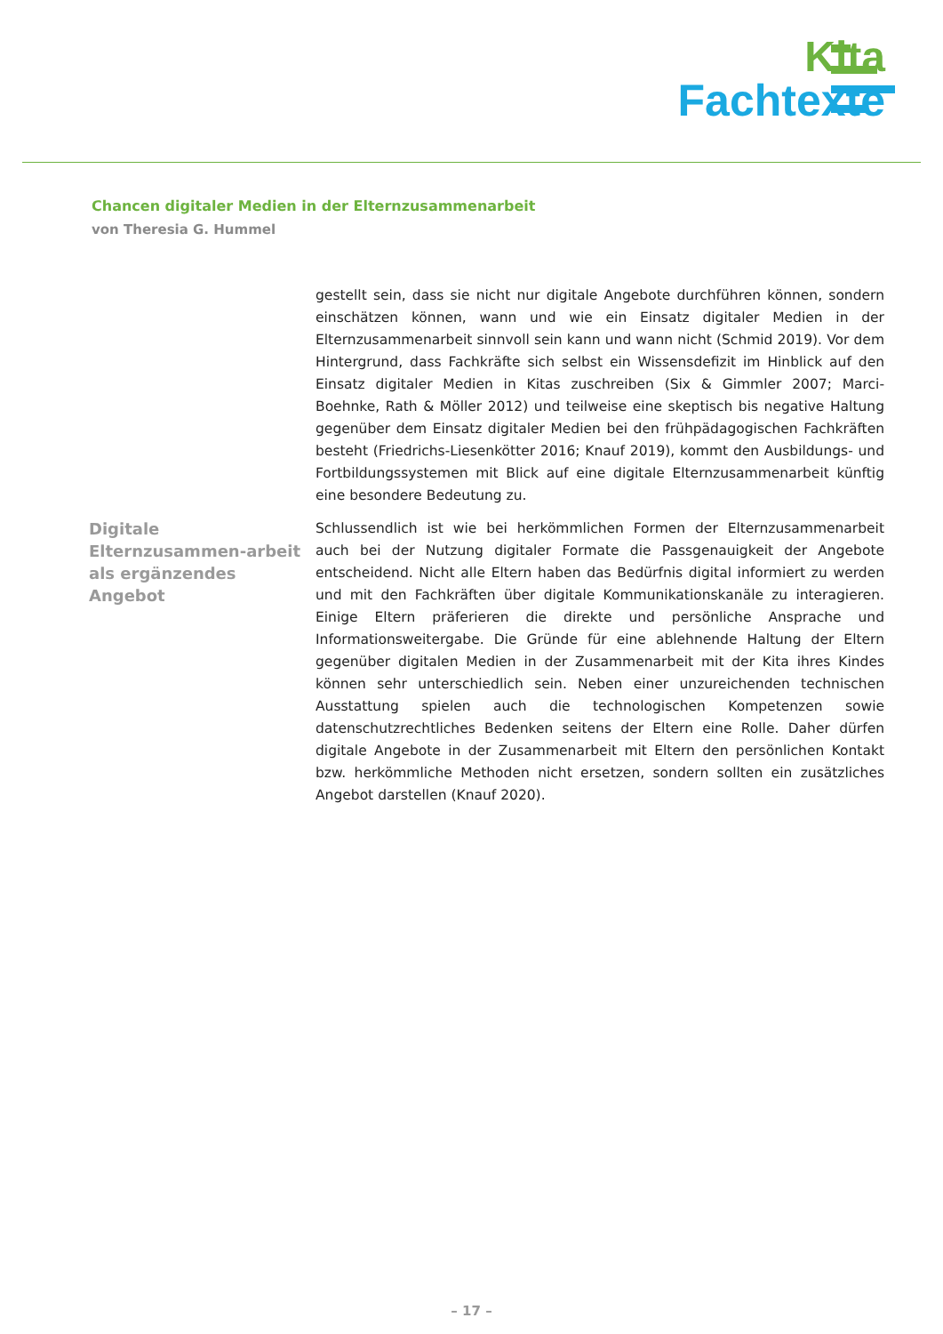Kita
Fachtexte
Chancen digitaler Medien in der Elternzusammenarbeit
von Theresia G. Hummel
gestellt sein, dass sie nicht nur digitale Angebote durchführen können, sondern einschätzen können, wann und wie ein Einsatz digitaler Medien in der Elternzusammenarbeit sinnvoll sein kann und wann nicht (Schmid 2019). Vor dem Hintergrund, dass Fachkräfte sich selbst ein Wissensdefizit im Hinblick auf den Einsatz digitaler Medien in Kitas zuschreiben (Six & Gimmler 2007; Marci-Boehnke, Rath & Möller 2012) und teilweise eine skeptisch bis negative Haltung gegenüber dem Einsatz digitaler Medien bei den frühpädagogischen Fachkräften besteht (Friedrichs-Liesenkötter 2016; Knauf 2019), kommt den Ausbildungs- und Fortbildungssystemen mit Blick auf eine digitale Elternzusammenarbeit künftig eine besondere Bedeutung zu.
Digitale Elternzusammen-arbeit als ergänzendes Angebot
Schlussendlich ist wie bei herkömmlichen Formen der Elternzusammenarbeit auch bei der Nutzung digitaler Formate die Passgenauigkeit der Angebote entscheidend. Nicht alle Eltern haben das Bedürfnis digital informiert zu werden und mit den Fachkräften über digitale Kommunikationskanäle zu interagieren. Einige Eltern präferieren die direkte und persönliche Ansprache und Informationsweitergabe. Die Gründe für eine ablehnende Haltung der Eltern gegenüber digitalen Medien in der Zusammenarbeit mit der Kita ihres Kindes können sehr unterschiedlich sein. Neben einer unzureichenden technischen Ausstattung spielen auch die technologischen Kompetenzen sowie datenschutzrechtliches Bedenken seitens der Eltern eine Rolle. Daher dürfen digitale Angebote in der Zusammenarbeit mit Eltern den persönlichen Kontakt bzw. herkömmliche Methoden nicht ersetzen, sondern sollten ein zusätzliches Angebot darstellen (Knauf 2020).
– 17 –